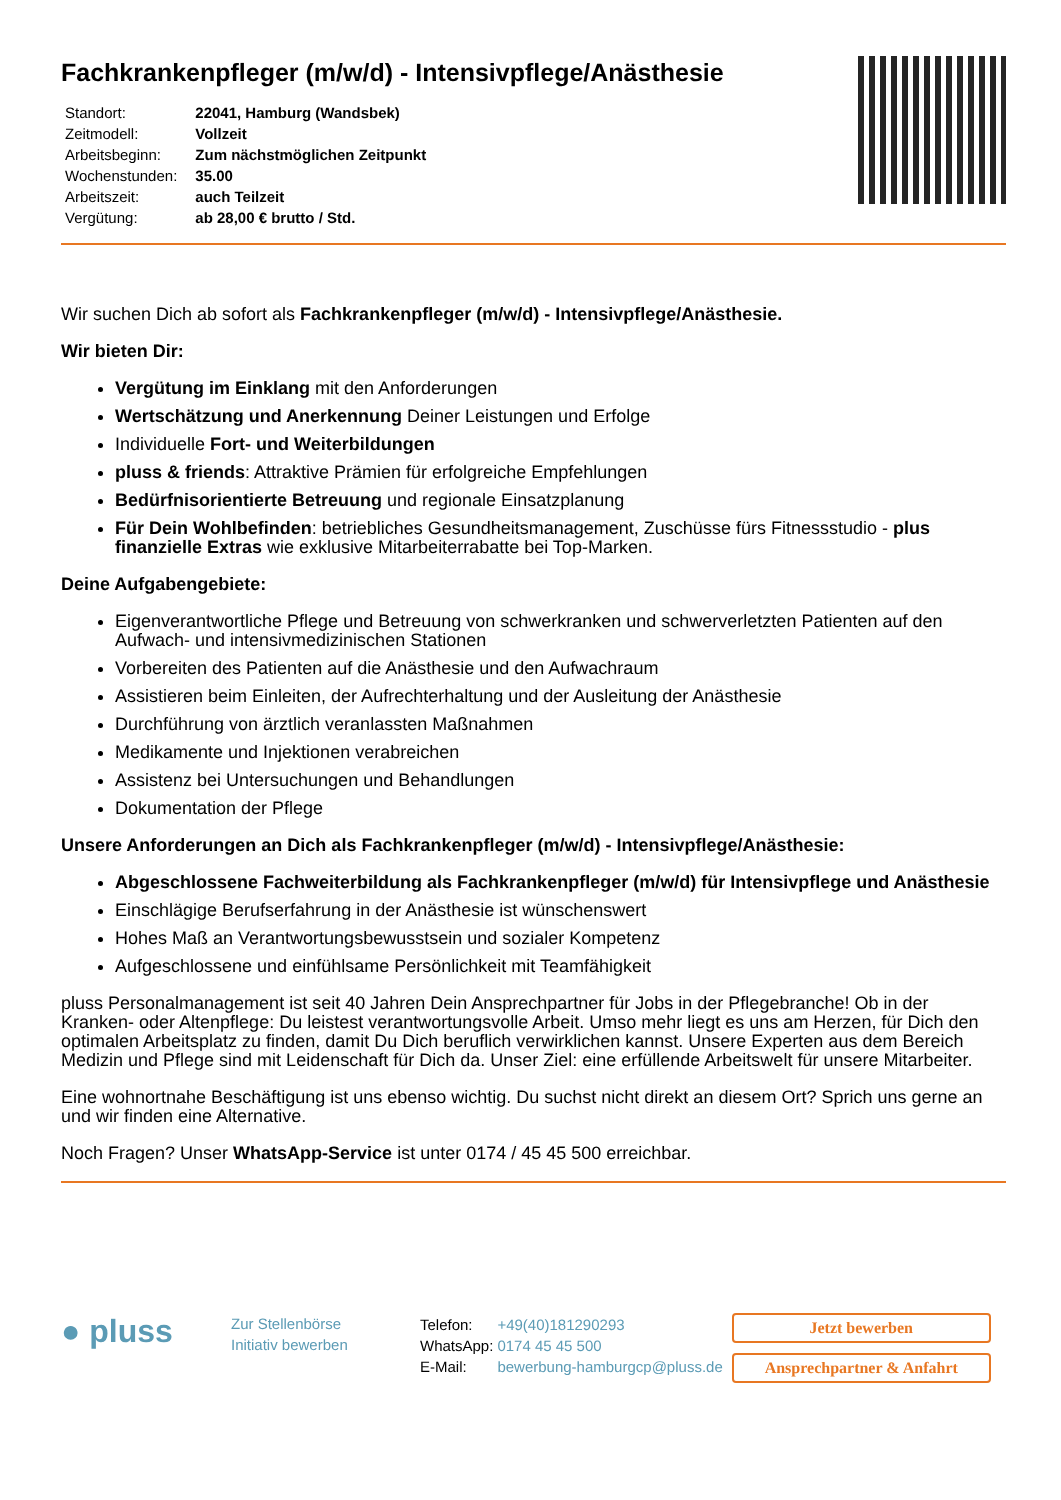Fachkrankenpfleger (m/w/d) - Intensivpflege/Anästhesie
| Standort: | 22041, Hamburg (Wandsbek) |
| Zeitmodell: | Vollzeit |
| Arbeitsbeginn: | Zum nächstmöglichen Zeitpunkt |
| Wochenstunden: | 35.00 |
| Arbeitszeit: | auch Teilzeit |
| Vergütung: | ab 28,00 € brutto / Std. |
Wir suchen Dich ab sofort als Fachkrankenpfleger (m/w/d) - Intensivpflege/Anästhesie.
Wir bieten Dir:
Vergütung im Einklang mit den Anforderungen
Wertschätzung und Anerkennung Deiner Leistungen und Erfolge
Individuelle Fort- und Weiterbildungen
pluss & friends: Attraktive Prämien für erfolgreiche Empfehlungen
Bedürfnisorientierte Betreuung und regionale Einsatzplanung
Für Dein Wohlbefinden: betriebliches Gesundheitsmanagement, Zuschüsse fürs Fitnessstudio - plus finanzielle Extras wie exklusive Mitarbeiterrabatte bei Top-Marken.
Deine Aufgabengebiete:
Eigenverantwortliche Pflege und Betreuung von schwerkranken und schwerverletzten Patienten auf den Aufwach- und intensivmedizinischen Stationen
Vorbereiten des Patienten auf die Anästhesie und den Aufwachraum
Assistieren beim Einleiten, der Aufrechterhaltung und der Ausleitung der Anästhesie
Durchführung von ärztlich veranlassten Maßnahmen
Medikamente und Injektionen verabreichen
Assistenz bei Untersuchungen und Behandlungen
Dokumentation der Pflege
Unsere Anforderungen an Dich als Fachkrankenpfleger (m/w/d) - Intensivpflege/Anästhesie:
Abgeschlossene Fachweiterbildung als Fachkrankenpfleger (m/w/d) für Intensivpflege und Anästhesie
Einschlägige Berufserfahrung in der Anästhesie ist wünschenswert
Hohes Maß an Verantwortungsbewusstsein und sozialer Kompetenz
Aufgeschlossene und einfühlsame Persönlichkeit mit Teamfähigkeit
pluss Personalmanagement ist seit 40 Jahren Dein Ansprechpartner für Jobs in der Pflegebranche! Ob in der Kranken- oder Altenpflege: Du leistest verantwortungsvolle Arbeit. Umso mehr liegt es uns am Herzen, für Dich den optimalen Arbeitsplatz zu finden, damit Du Dich beruflich verwirklichen kannst. Unsere Experten aus dem Bereich Medizin und Pflege sind mit Leidenschaft für Dich da. Unser Ziel: eine erfüllende Arbeitswelt für unsere Mitarbeiter.
Eine wohnortnahe Beschäftigung ist uns ebenso wichtig. Du suchst nicht direkt an diesem Ort? Sprich uns gerne an und wir finden eine Alternative.
Noch Fragen? Unser WhatsApp-Service ist unter 0174 / 45 45 500 erreichbar.
● pluss
Zur Stellenbörse
Initiativ bewerben
| Telefon: | +49(40)181290293 |
| WhatsApp: | 0174 45 45 500 |
| E-Mail: | bewerbung-hamburgcp@pluss.de |
Jetzt bewerben
Ansprechpartner & Anfahrt